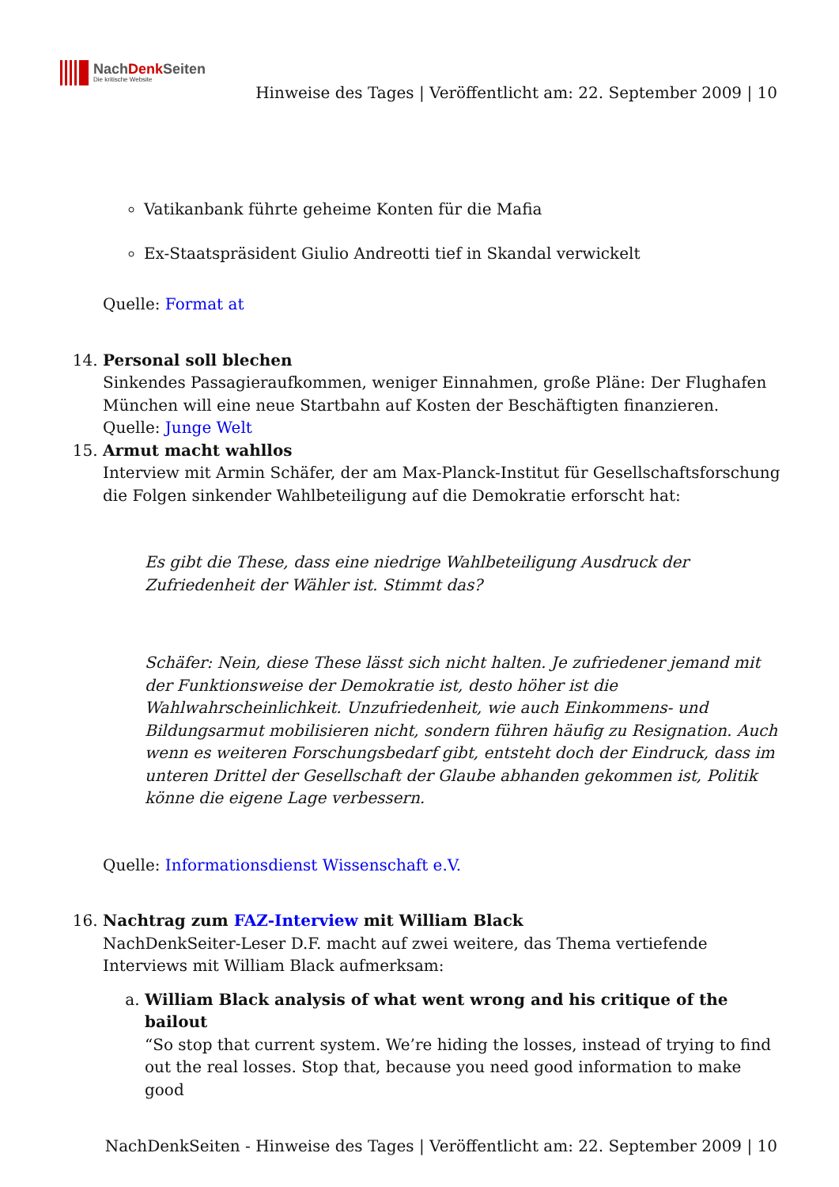NachDenk Seiten
Die kritische Website
Hinweise des Tages | Veröffentlicht am: 22. September 2009 | 10
Vatikanbank führte geheime Konten für die Mafia
Ex-Staatspräsident Giulio Andreotti tief in Skandal verwickelt
Quelle: Format at
14. Personal soll blechen
Sinkendes Passagieraufkommen, weniger Einnahmen, große Pläne: Der Flughafen München will eine neue Startbahn auf Kosten der Beschäftigten finanzieren.
Quelle: Junge Welt
15. Armut macht wahllos
Interview mit Armin Schäfer, der am Max-Planck-Institut für Gesellschaftsforschung die Folgen sinkender Wahlbeteiligung auf die Demokratie erforscht hat:
Es gibt die These, dass eine niedrige Wahlbeteiligung Ausdruck der Zufriedenheit der Wähler ist. Stimmt das?
Schäfer: Nein, diese These lässt sich nicht halten. Je zufriedener jemand mit der Funktionsweise der Demokratie ist, desto höher ist die Wahlwahrscheinlichkeit. Unzufriedenheit, wie auch Einkommens- und Bildungsarmut mobilisieren nicht, sondern führen häufig zu Resignation. Auch wenn es weiteren Forschungsbedarf gibt, entsteht doch der Eindruck, dass im unteren Drittel der Gesellschaft der Glaube abhanden gekommen ist, Politik könne die eigene Lage verbessern.
Quelle: Informationsdienst Wissenschaft e.V.
16. Nachtrag zum FAZ-Interview mit William Black
NachDenkSeiter-Leser D.F. macht auf zwei weitere, das Thema vertiefende Interviews mit William Black aufmerksam:
a. William Black analysis of what went wrong and his critique of the bailout
“So stop that current system. We’re hiding the losses, instead of trying to find out the real losses. Stop that, because you need good information to make good
NachDenkSeiten - Hinweise des Tages | Veröffentlicht am: 22. September 2009 | 10